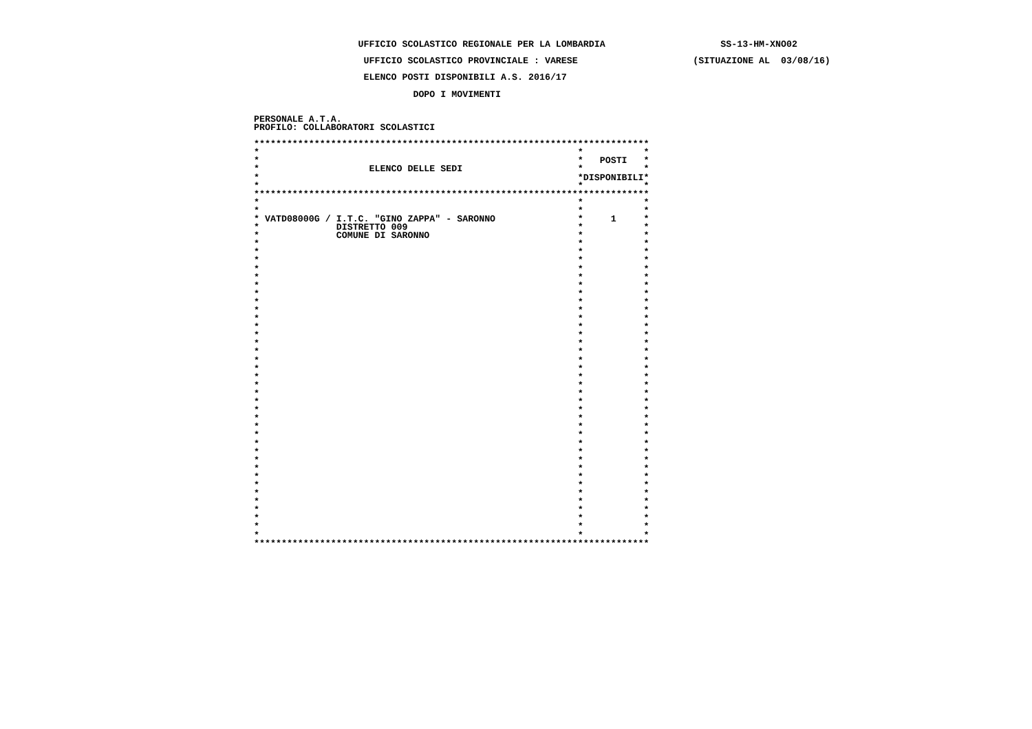UFFICIO SCOLASTICO REGIONALE PER LA LOMBARDIA                     SS-13-HM-XNO02

                    UFFICIO SCOLASTICO PROVINCIALE : VARESE                     (SITUAZIONE AL  03/08/16)

                    ELENCO POSTI DISPONIBILI A.S. 2016/17

                             DOPO I MOVIMENTI


PERSONALE A.T.A.
PROFILO: COLLABORATORI SCOLASTICI

************************************************************************
*                                                          *           *
*                                                          *   POSTI   *
*                    ELENCO DELLE SEDI                     *           *
*                                                          *DISPONIBILI*
*                                                          *           *
************************************************************************
*                                                          *           *
*                                                          *           *
* VATD08000G / I.T.C. "GINO ZAPPA" - SARONNO               *     1     *
*              DISTRETTO 009                               *           *
*              COMUNE DI SARONNO                           *           *
*                                                          *           *
*                                                          *           *
*                                                          *           *
*                                                          *           *
*                                                          *           *
*                                                          *           *
*                                                          *           *
*                                                          *           *
*                                                          *           *
*                                                          *           *
*                                                          *           *
*                                                          *           *
*                                                          *           *
*                                                          *           *
*                                                          *           *
*                                                          *           *
*                                                          *           *
*                                                          *           *
*                                                          *           *
*                                                          *           *
*                                                          *           *
*                                                          *           *
*                                                          *           *
*                                                          *           *
*                                                          *           *
*                                                          *           *
*                                                          *           *
*                                                          *           *
*                                                          *           *
*                                                          *           *
*                                                          *           *
*                                                          *           *
*                                                          *           *
*                                                          *           *
*                                                          *           *
*                                                          *           *
************************************************************************